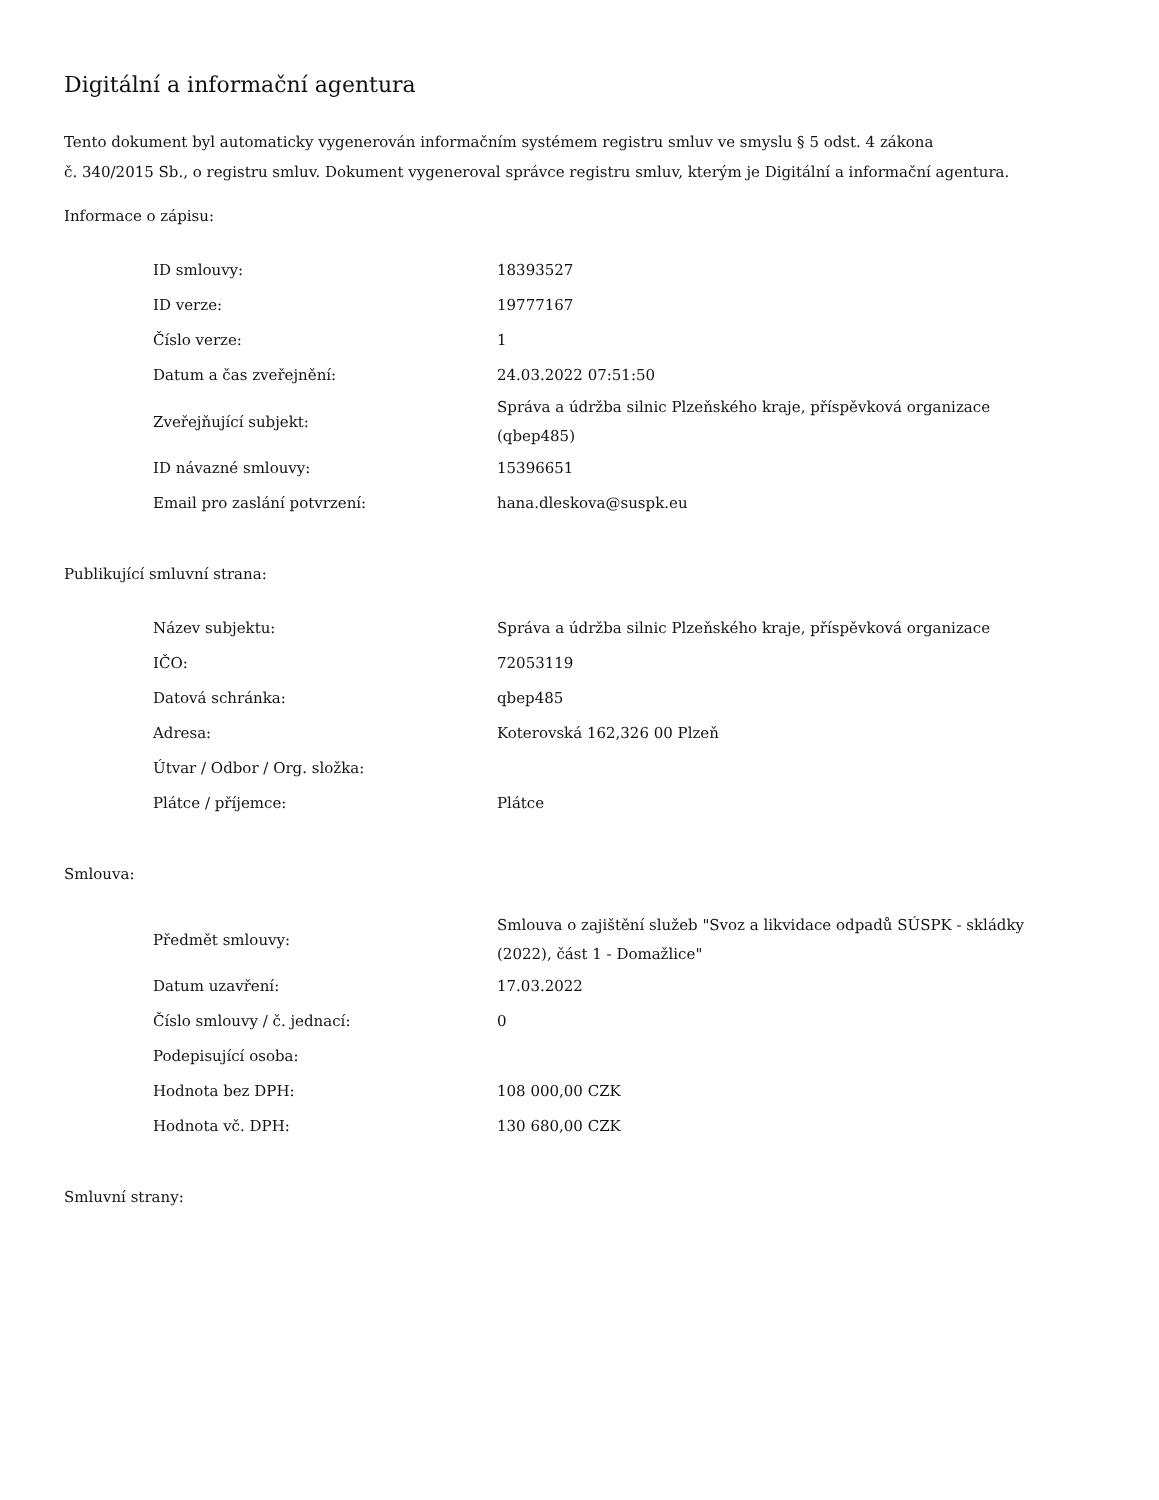Digitální a informační agentura
Tento dokument byl automaticky vygenerován informačním systémem registru smluv ve smyslu § 5 odst. 4 zákona
č. 340/2015 Sb., o registru smluv. Dokument vygeneroval správce registru smluv, kterým je Digitální a informační agentura.
Informace o zápisu:
| ID smlouvy: | 18393527 |
| ID verze: | 19777167 |
| Číslo verze: | 1 |
| Datum a čas zveřejnění: | 24.03.2022 07:51:50 |
| Zveřejňující subjekt: | Správa a údržba silnic Plzeňského kraje, příspěvková organizace (qbep485) |
| ID návazné smlouvy: | 15396651 |
| Email pro zaslání potvrzení: | hana.dleskova@suspk.eu |
Publikující smluvní strana:
| Název subjektu: | Správa a údržba silnic Plzeňského kraje, příspěvková organizace |
| IČO: | 72053119 |
| Datová schránka: | qbep485 |
| Adresa: | Koterovská 162,326 00 Plzeň |
| Útvar / Odbor / Org. složka: | |
| Plátce / příjemce: | Plátce |
Smlouva:
| Předmět smlouvy: | Smlouva o zajištění služeb "Svoz a likvidace odpadů SÚSPK - skládky (2022), část 1 - Domažlice" |
| Datum uzavření: | 17.03.2022 |
| Číslo smlouvy / č. jednací: | 0 |
| Podepisující osoba: | |
| Hodnota bez DPH: | 108 000,00 CZK |
| Hodnota vč. DPH: | 130 680,00 CZK |
Smluvní strany: